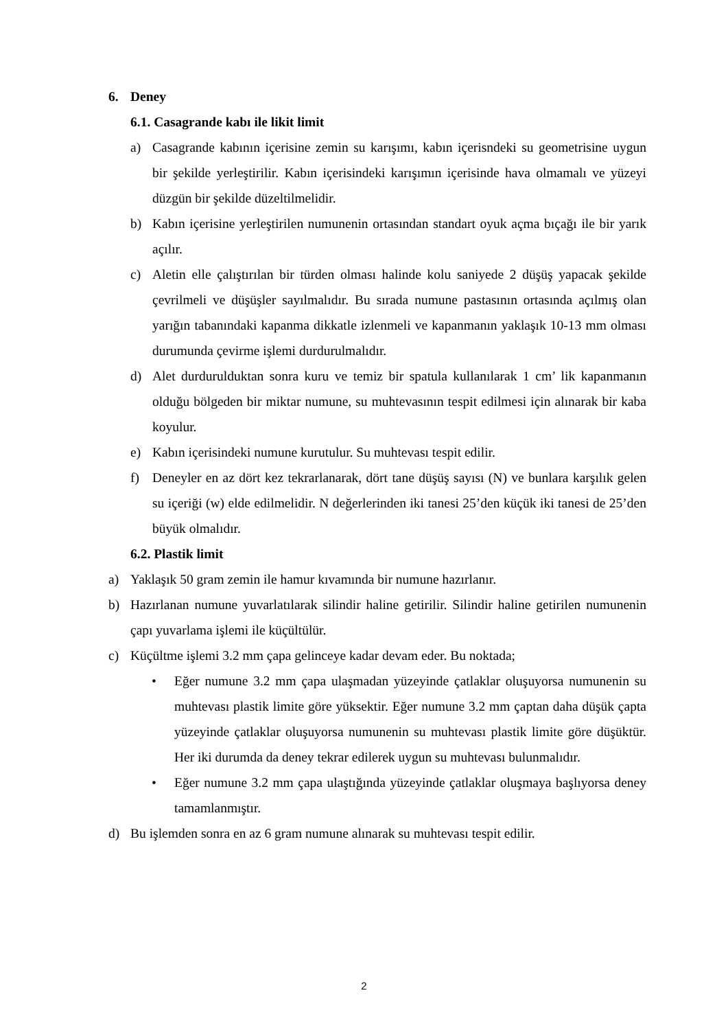6. Deney
6.1. Casagrande kabı ile likit limit
a) Casagrande kabının içerisine zemin su karışımı, kabın içerisndeki su geometrisine uygun bir şekilde yerleştirilir. Kabın içerisindeki karışımın içerisinde hava olmamalı ve yüzeyi düzgün bir şekilde düzeltilmelidir.
b) Kabın içerisine yerleştirilen numunenin ortasından standart oyuk açma bıçağı ile bir yarık açılır.
c) Aletin elle çalıştırılan bir türden olması halinde kolu saniyede 2 düşüş yapacak şekilde çevrilmeli ve düşüşler sayılmalıdır. Bu sırada numune pastasının ortasında açılmış olan yarığın tabanındaki kapanma dikkatle izlenmeli ve kapanmanın yaklaşık 10-13 mm olması durumunda çevirme işlemi durdurulmalıdır.
d) Alet durdurulduktan sonra kuru ve temiz bir spatula kullanılarak 1 cm’ lik kapanmanın olduğu bölgeden bir miktar numune, su muhtevasının tespit edilmesi için alınarak bir kaba koyulur.
e) Kabın içerisindeki numune kurutulur. Su muhtevası tespit edilir.
f) Deneyler en az dört kez tekrarlanarak, dört tane düşüş sayısı (N) ve bunlara karşılık gelen su içeriği (w) elde edilmelidir. N değerlerinden iki tanesi 25’den küçük iki tanesi de 25’den büyük olmalıdır.
6.2. Plastik limit
a) Yaklaşık 50 gram zemin ile hamur kıvamında bir numune hazırlanır.
b) Hazırlanan numune yuvarlatılarak silindir haline getirilir. Silindir haline getirilen numunenin çapı yuvarlama işlemi ile küçültülür.
c) Küçültme işlemi 3.2 mm çapa gelinceye kadar devam eder. Bu noktada;
• Eğer numune 3.2 mm çapa ulaşmadan yüzeyinde çatlaklar oluşuyorsa numunenin su muhtevası plastik limite göre yüksektir. Eğer numune 3.2 mm çaptan daha düşük çapta yüzeyinde çatlaklar oluşuyorsa numunenin su muhtevası plastik limite göre düşüktür. Her iki durumda da deney tekrar edilerek uygun su muhtevası bulunmalıdır.
• Eğer numune 3.2 mm çapa ulaştığında yüzeyinde çatlaklar oluşmaya başlıyorsa deney tamamlanmıştır.
d) Bu işlemden sonra en az 6 gram numune alınarak su muhtevası tespit edilir.
2